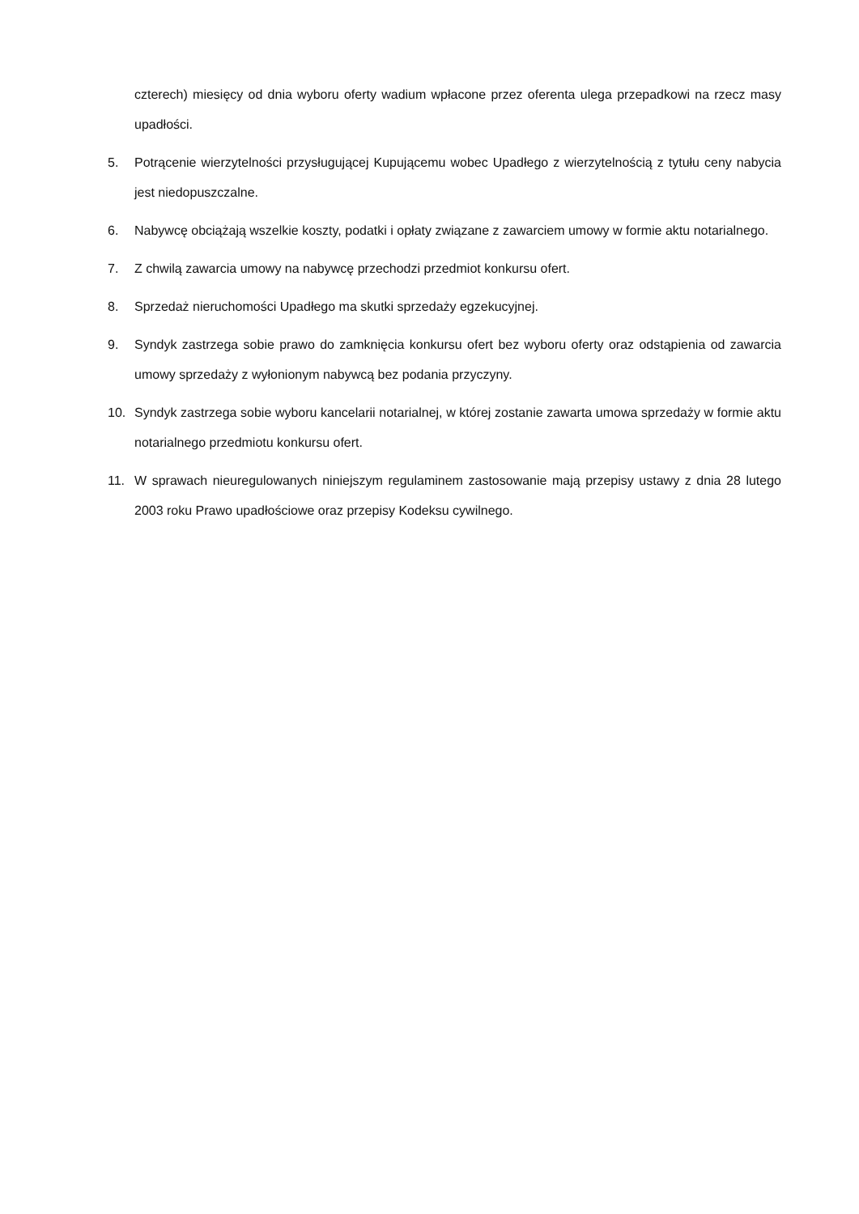czterech) miesięcy od dnia wyboru oferty wadium wpłacone przez oferenta ulega przepadkowi na rzecz masy upadłości.
5. Potrącenie wierzytelności przysługującej Kupującemu wobec Upadłego z wierzytelnością z tytułu ceny nabycia jest niedopuszczalne.
6. Nabywcę obciążają wszelkie koszty, podatki i opłaty związane z zawarciem umowy w formie aktu notarialnego.
7. Z chwilą zawarcia umowy na nabywcę przechodzi przedmiot konkursu ofert.
8. Sprzedaż nieruchomości Upadłego ma skutki sprzedaży egzekucyjnej.
9. Syndyk zastrzega sobie prawo do zamknięcia konkursu ofert bez wyboru oferty oraz odstąpienia od zawarcia umowy sprzedaży z wyłonionym nabywcą bez podania przyczyny.
10. Syndyk zastrzega sobie wyboru kancelarii notarialnej, w której zostanie zawarta umowa sprzedaży w formie aktu notarialnego przedmiotu konkursu ofert.
11. W sprawach nieuregulowanych niniejszym regulaminem zastosowanie mają przepisy ustawy z dnia 28 lutego 2003 roku Prawo upadłościowe oraz przepisy Kodeksu cywilnego.